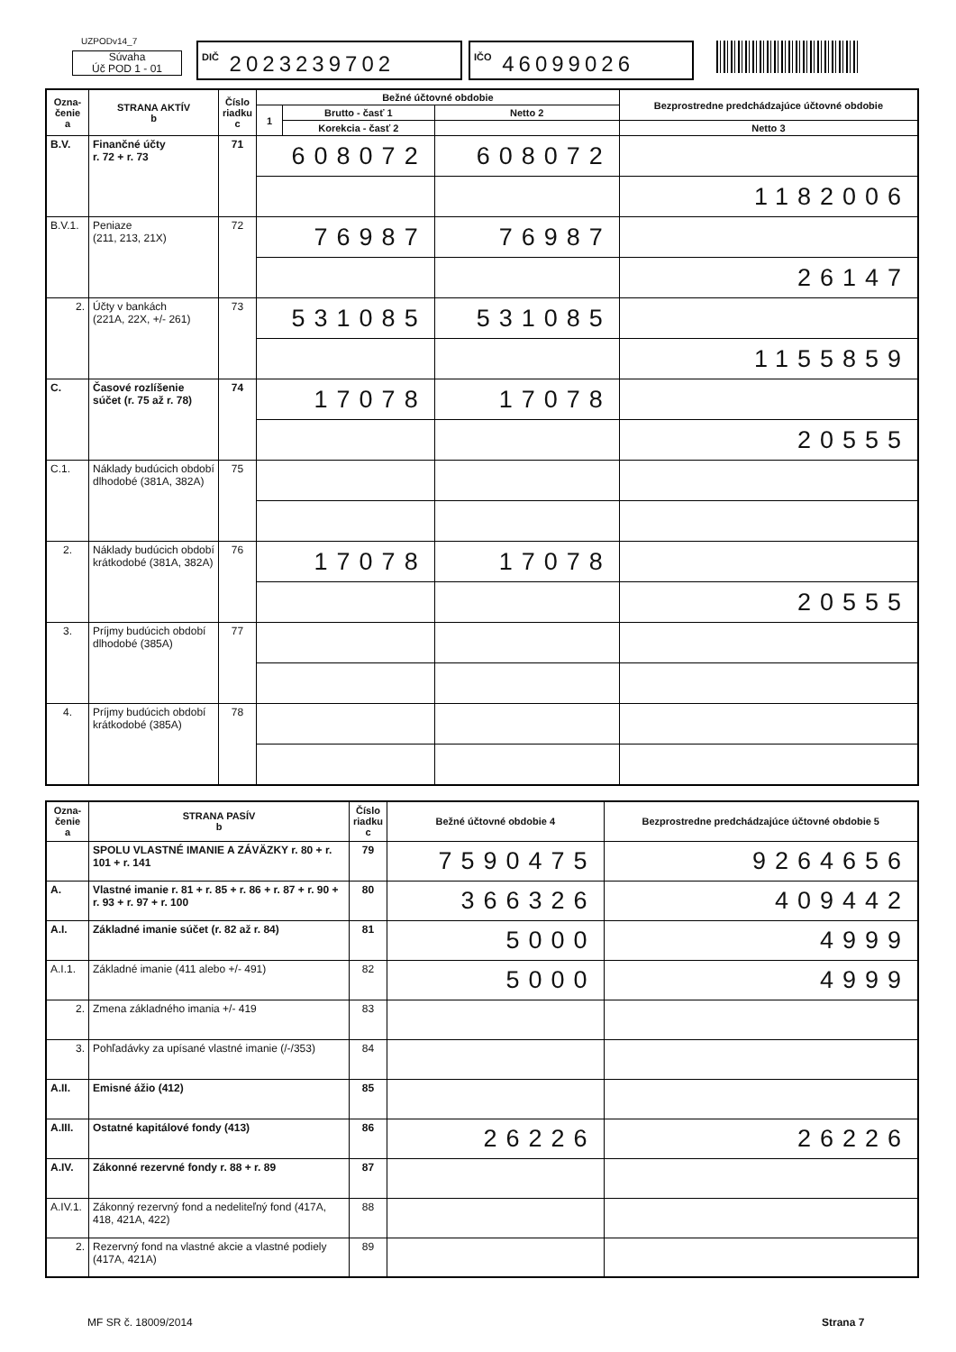UZPODv14_7
Súvaha
Úč POD 1 - 01
DIČ 2023239702 IČO 46099026
| Ozna- čenie a | STRANA AKTÍV b | Číslo riadku c | Bežné účtovné obdobie | | | Bezprostredne predchádzajúce účtovné obdobie | |
| --- | --- | --- | --- | --- | --- | --- | --- |
| | | | 1 | Brutto - časť 1 | Netto 2 | | |
| | | | | Korekcia - časť 2 | | Netto 3 | |
| B.V. | Finančné účty r. 72 + r. 73 | 71 | 608072 | | 608072 | | |
| | | | | | | 1182006 | |
| B.V.1. | Peniaze (211, 213, 21X) | 72 | 76987 | | 76987 | | |
| | | | | | | 26147 | |
| 2. | Účty v bankách (221A, 22X, +/- 261) | 73 | 531085 | | 531085 | | |
| | | | | | | 1155859 | |
| C. | Časové rozlíšenie súčet (r. 75 až r. 78) | 74 | 17078 | | 17078 | | |
| | | | | | | 20555 | |
| C.1. | Náklady budúcich období dlhodobé (381A, 382A) | 75 | | | | | |
| 2. | Náklady budúcich období krátkodobé (381A, 382A) | 76 | 17078 | | 17078 | | |
| | | | | | | 20555 | |
| 3. | Príjmy budúcich období dlhodobé (385A) | 77 | | | | | |
| 4. | Príjmy budúcich období krátkodobé (385A) | 78 | | | | | |
| Ozna- čenie a | STRANA PASÍV b | Číslo riadku c | Bežné účtovné obdobie 4 | Bezprostredne predchádzajúce účtovné obdobie 5 |
| --- | --- | --- | --- | --- |
| | SPOLU VLASTNÉ IMANIE A ZÁVÄZKY r. 80 + r. 101 + r. 141 | 79 | 7590475 | 9264656 |
| A. | Vlastné imanie r. 81 + r. 85 + r. 86 + r. 87 + r. 90 + r. 93 + r. 97 + r. 100 | 80 | 366326 | 409442 |
| A.I. | Základné imanie súčet (r. 82 až r. 84) | 81 | 5000 | 4999 |
| A.I.1. | Základné imanie (411 alebo +/- 491) | 82 | 5000 | 4999 |
| 2. | Zmena základného imania +/- 419 | 83 | | |
| 3. | Pohľadávky za upísané vlastné imanie (/-/353) | 84 | | |
| A.II. | Emisné ážio (412) | 85 | | |
| A.III. | Ostatné kapitálové fondy (413) | 86 | 26226 | 26226 |
| A.IV. | Zákonné rezervné fondy r. 88 + r. 89 | 87 | | |
| A.IV.1. | Zákonný rezervný fond a nedeliteľný fond (417A, 418, 421A, 422) | 88 | | |
| 2. | Rezervný fond na vlastné akcie a vlastné podiely (417A, 421A) | 89 | | |
MF SR č. 18009/2014 Strana 7